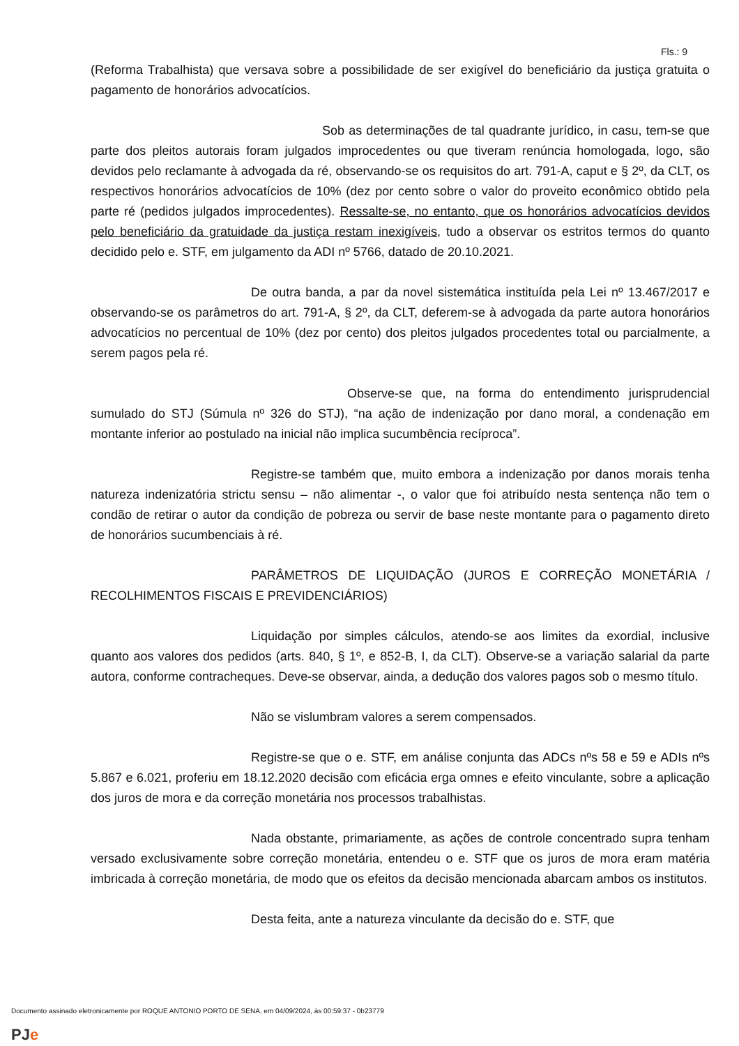Fls.: 9
(Reforma Trabalhista) que versava sobre a possibilidade de ser exigível do beneficiário da justiça gratuita o pagamento de honorários advocatícios.
Sob as determinações de tal quadrante jurídico, in casu, tem-se que parte dos pleitos autorais foram julgados improcedentes ou que tiveram renúncia homologada, logo, são devidos pelo reclamante à advogada da ré, observando-se os requisitos do art. 791-A, caput e § 2º, da CLT, os respectivos honorários advocatícios de 10% (dez por cento sobre o valor do proveito econômico obtido pela parte ré (pedidos julgados improcedentes). Ressalte-se, no entanto, que os honorários advocatícios devidos pelo beneficiário da gratuidade da justiça restam inexigíveis, tudo a observar os estritos termos do quanto decidido pelo e. STF, em julgamento da ADI nº 5766, datado de 20.10.2021.
De outra banda, a par da novel sistemática instituída pela Lei nº 13.467/2017 e observando-se os parâmetros do art. 791-A, § 2º, da CLT, deferem-se à advogada da parte autora honorários advocatícios no percentual de 10% (dez por cento) dos pleitos julgados procedentes total ou parcialmente, a serem pagos pela ré.
Observe-se que, na forma do entendimento jurisprudencial sumulado do STJ (Súmula nº 326 do STJ), “na ação de indenização por dano moral, a condenação em montante inferior ao postulado na inicial não implica sucumbência recíproca”.
Registre-se também que, muito embora a indenização por danos morais tenha natureza indenizatória strictu sensu – não alimentar -, o valor que foi atribuído nesta sentença não tem o condão de retirar o autor da condição de pobreza ou servir de base neste montante para o pagamento direto de honorários sucumbenciais à ré.
PARÂMETROS DE LIQUIDAÇÃO (JUROS E CORREÇÃO MONETÁRIA / RECOLHIMENTOS FISCAIS E PREVIDENCIÁRIOS)
Liquidação por simples cálculos, atendo-se aos limites da exordial, inclusive quanto aos valores dos pedidos (arts. 840, § 1º, e 852-B, I, da CLT). Observe-se a variação salarial da parte autora, conforme contracheques. Deve-se observar, ainda, a dedução dos valores pagos sob o mesmo título.
Não se vislumbram valores a serem compensados.
Registre-se que o e. STF, em análise conjunta das ADCs nºs 58 e 59 e ADIs nºs 5.867 e 6.021, proferiu em 18.12.2020 decisão com eficácia erga omnes e efeito vinculante, sobre a aplicação dos juros de mora e da correção monetária nos processos trabalhistas.
Nada obstante, primariamente, as ações de controle concentrado supra tenham versado exclusivamente sobre correção monetária, entendeu o e. STF que os juros de mora eram matéria imbricada à correção monetária, de modo que os efeitos da decisão mencionada abarcam ambos os institutos.
Desta feita, ante a natureza vinculante da decisão do e. STF, que
Documento assinado eletronicamente por ROQUE ANTONIO PORTO DE SENA, em 04/09/2024, às 00:59:37 - 0b23779
PJ e